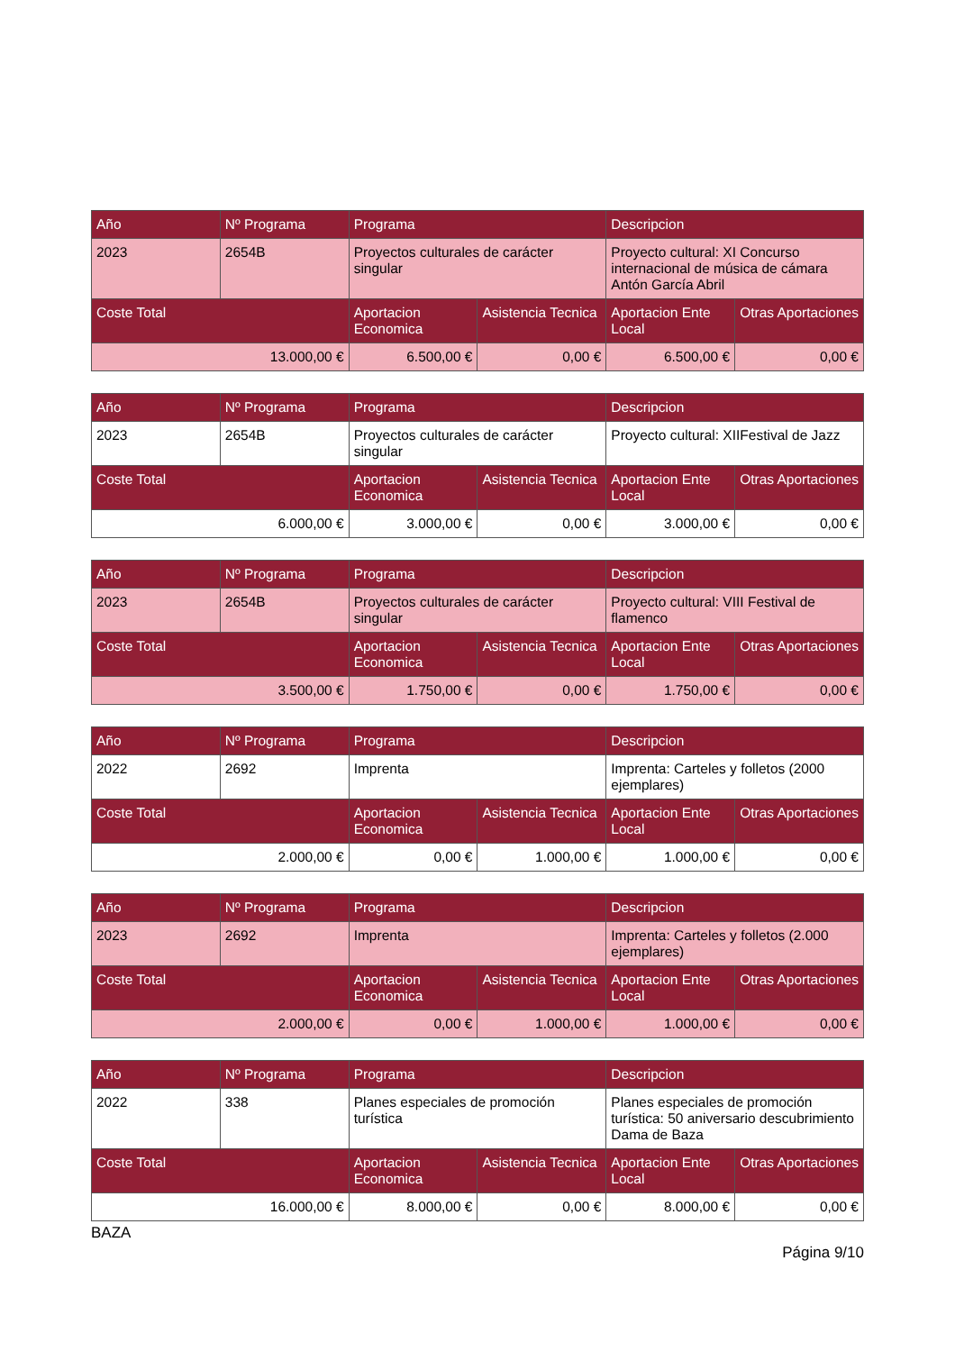| Año | Nº Programa | Programa | | Descripcion | |
| --- | --- | --- | --- | --- | --- |
| 2023 | 2654B | Proyectos culturales de carácter singular | | Proyecto cultural: XI Concurso internacional de música de cámara Antón García Abril | |
| Coste Total | | Aportacion Economica | Asistencia Tecnica | Aportacion Ente Local | Otras Aportaciones |
| 13.000,00 € | | 6.500,00 € | 0,00 € | 6.500,00 € | 0,00 € |
| Año | Nº Programa | Programa | | Descripcion | |
| --- | --- | --- | --- | --- | --- |
| 2023 | 2654B | Proyectos culturales de carácter singular | | Proyecto cultural: XIIFestival de Jazz | |
| Coste Total | | Aportacion Economica | Asistencia Tecnica | Aportacion Ente Local | Otras Aportaciones |
| 6.000,00 € | | 3.000,00 € | 0,00 € | 3.000,00 € | 0,00 € |
| Año | Nº Programa | Programa | | Descripcion | |
| --- | --- | --- | --- | --- | --- |
| 2023 | 2654B | Proyectos culturales de carácter singular | | Proyecto cultural: VIII Festival de flamenco | |
| Coste Total | | Aportacion Economica | Asistencia Tecnica | Aportacion Ente Local | Otras Aportaciones |
| 3.500,00 € | | 1.750,00 € | 0,00 € | 1.750,00 € | 0,00 € |
| Año | Nº Programa | Programa | | Descripcion | |
| --- | --- | --- | --- | --- | --- |
| 2022 | 2692 | Imprenta | | Imprenta: Carteles y folletos (2000 ejemplares) | |
| Coste Total | | Aportacion Economica | Asistencia Tecnica | Aportacion Ente Local | Otras Aportaciones |
| 2.000,00 € | | 0,00 € | 1.000,00 € | 1.000,00 € | 0,00 € |
| Año | Nº Programa | Programa | | Descripcion | |
| --- | --- | --- | --- | --- | --- |
| 2023 | 2692 | Imprenta | | Imprenta: Carteles y folletos (2.000 ejemplares) | |
| Coste Total | | Aportacion Economica | Asistencia Tecnica | Aportacion Ente Local | Otras Aportaciones |
| 2.000,00 € | | 0,00 € | 1.000,00 € | 1.000,00 € | 0,00 € |
| Año | Nº Programa | Programa | | Descripcion | |
| --- | --- | --- | --- | --- | --- |
| 2022 | 338 | Planes especiales de promoción turística | | Planes especiales de promoción turística: 50 aniversario descubrimiento Dama de Baza | |
| Coste Total | | Aportacion Economica | Asistencia Tecnica | Aportacion Ente Local | Otras Aportaciones |
| 16.000,00 € | | 8.000,00 € | 0,00 € | 8.000,00 € | 0,00 € |
BAZA
Página 9/10